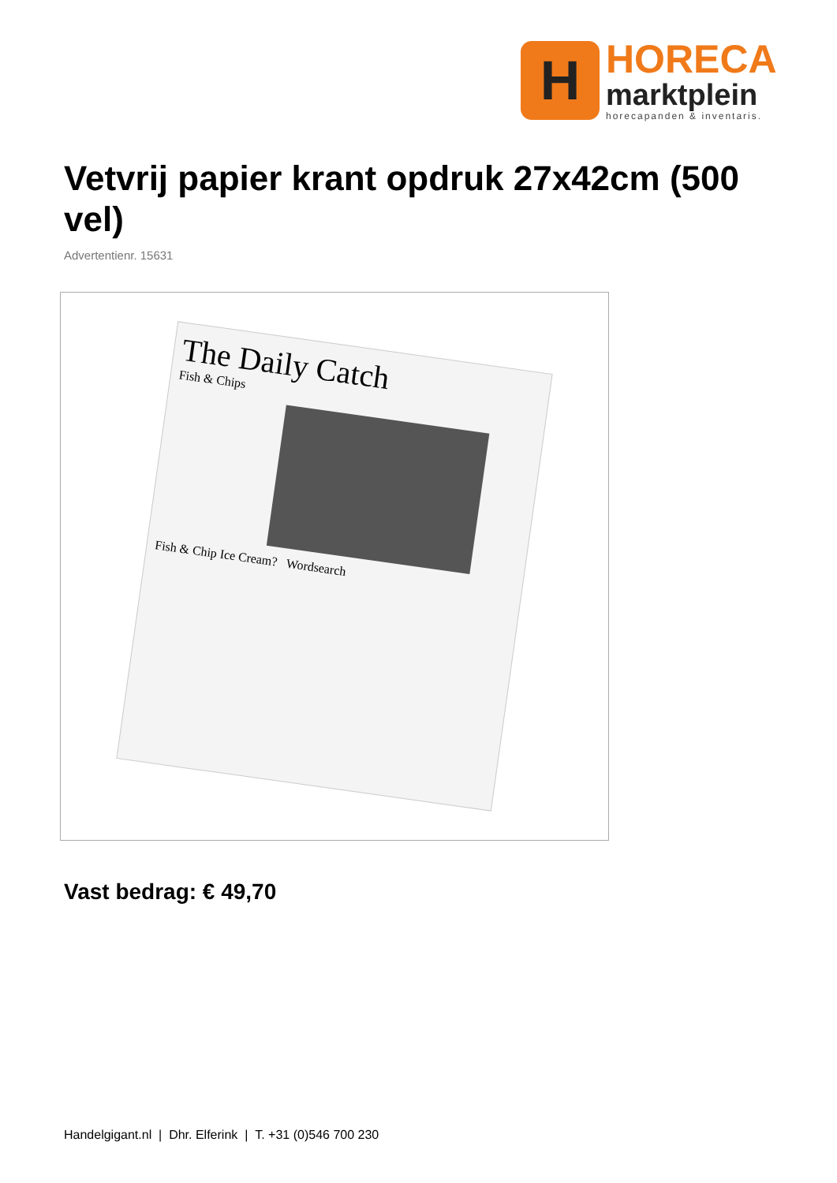H
HORECA
marktplein
horecapanden & inventaris.
Vetvrij papier krant opdruk 27x42cm (500 vel)
Advertentienr. 15631
The Daily Catch
Fish & Chips
Fish & Chip Ice Cream? Wordsearch
Vast bedrag: € 49,70
Handelgigant.nl | Dhr. Elferink | T. +31 (0)546 700 230